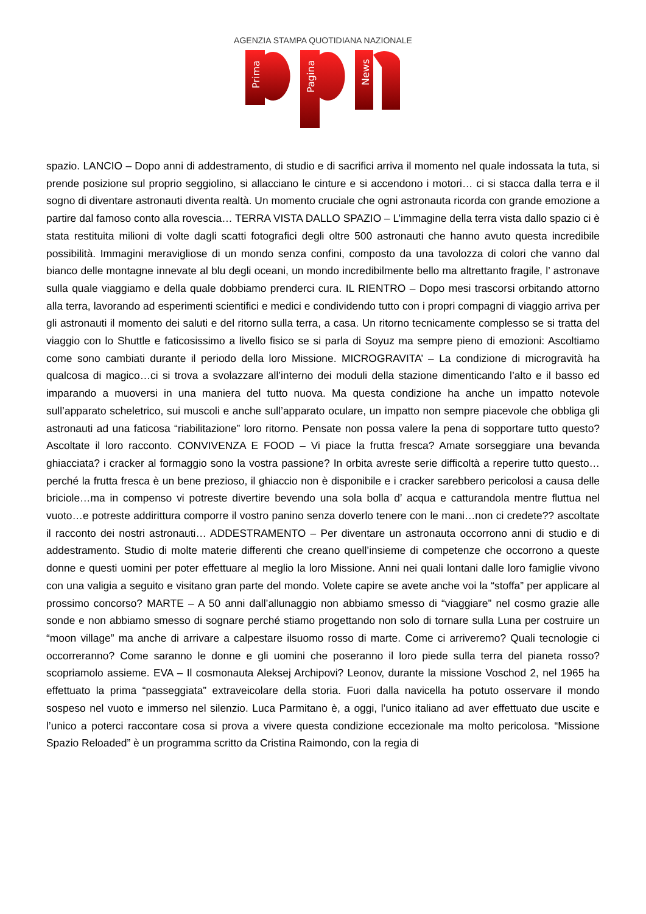AGENZIA STAMPA QUOTIDIANA NAZIONALE
Prima
Pagina
News
spazio. LANCIO – Dopo anni di addestramento, di studio e di sacrifici arriva il momento nel quale indossata la tuta, si prende posizione sul proprio seggiolino, si allacciano le cinture e si accendono i motori… ci si stacca dalla terra e il sogno di diventare astronauti diventa realtà. Un momento cruciale che ogni astronauta ricorda con grande emozione a partire dal famoso conto alla rovescia… TERRA VISTA DALLO SPAZIO – L’immagine della terra vista dallo spazio ci è stata restituita milioni di volte dagli scatti fotografici degli oltre 500 astronauti che hanno avuto questa incredibile possibilità. Immagini meravigliose di un mondo senza confini, composto da una tavolozza di colori che vanno dal bianco delle montagne innevate al blu degli oceani, un mondo incredibilmente bello ma altrettanto fragile, l’ astronave sulla quale viaggiamo e della quale dobbiamo prenderci cura. IL RIENTRO – Dopo mesi trascorsi orbitando attorno alla terra, lavorando ad esperimenti scientifici e medici e condividendo tutto con i propri compagni di viaggio arriva per gli astronauti il momento dei saluti e del ritorno sulla terra, a casa. Un ritorno tecnicamente complesso se si tratta del viaggio con lo Shuttle e faticosissimo a livello fisico se si parla di Soyuz ma sempre pieno di emozioni: Ascoltiamo come sono cambiati durante il periodo della loro Missione. MICROGRAVITA’ – La condizione di microgravità ha qualcosa di magico…ci si trova a svolazzare all’interno dei moduli della stazione dimenticando l’alto e il basso ed imparando a muoversi in una maniera del tutto nuova. Ma questa condizione ha anche un impatto notevole sull’apparato scheletrico, sui muscoli e anche sull’apparato oculare, un impatto non sempre piacevole che obbliga gli astronauti ad una faticosa “riabilitazione” loro ritorno. Pensate non possa valere la pena di sopportare tutto questo? Ascoltate il loro racconto. CONVIVENZA E FOOD – Vi piace la frutta fresca? Amate sorseggiare una bevanda ghiacciata? i cracker al formaggio sono la vostra passione? In orbita avreste serie difficoltà a reperire tutto questo…perché la frutta fresca è un bene prezioso, il ghiaccio non è disponibile e i cracker sarebbero pericolosi a causa delle briciole…ma in compenso vi potreste divertire bevendo una sola bolla d’ acqua e catturandola mentre fluttua nel vuoto…e potreste addirittura comporre il vostro panino senza doverlo tenere con le mani…non ci credete?? ascoltate il racconto dei nostri astronauti… ADDESTRAMENTO – Per diventare un astronauta occorrono anni di studio e di addestramento. Studio di molte materie differenti che creano quell’insieme di competenze che occorrono a queste donne e questi uomini per poter effettuare al meglio la loro Missione. Anni nei quali lontani dalle loro famiglie vivono con una valigia a seguito e visitano gran parte del mondo. Volete capire se avete anche voi la “stoffa” per applicare al prossimo concorso? MARTE – A 50 anni dall’allunaggio non abbiamo smesso di “viaggiare” nel cosmo grazie alle sonde e non abbiamo smesso di sognare perché stiamo progettando non solo di tornare sulla Luna per costruire un “moon village” ma anche di arrivare a calpestare ilsuomo rosso di marte. Come ci arriveremo? Quali tecnologie ci occorreranno? Come saranno le donne e gli uomini che poseranno il loro piede sulla terra del pianeta rosso? scopriamolo assieme. EVA – Il cosmonauta Aleksej Archipovi? Leonov, durante la missione Voschod 2, nel 1965 ha effettuato la prima “passeggiata” extraveicolare della storia. Fuori dalla navicella ha potuto osservare il mondo sospeso nel vuoto e immerso nel silenzio. Luca Parmitano è, a oggi, l’unico italiano ad aver effettuato due uscite e l’unico a poterci raccontare cosa si prova a vivere questa condizione eccezionale ma molto pericolosa. “Missione Spazio Reloaded” è un programma scritto da Cristina Raimondo, con la regia di